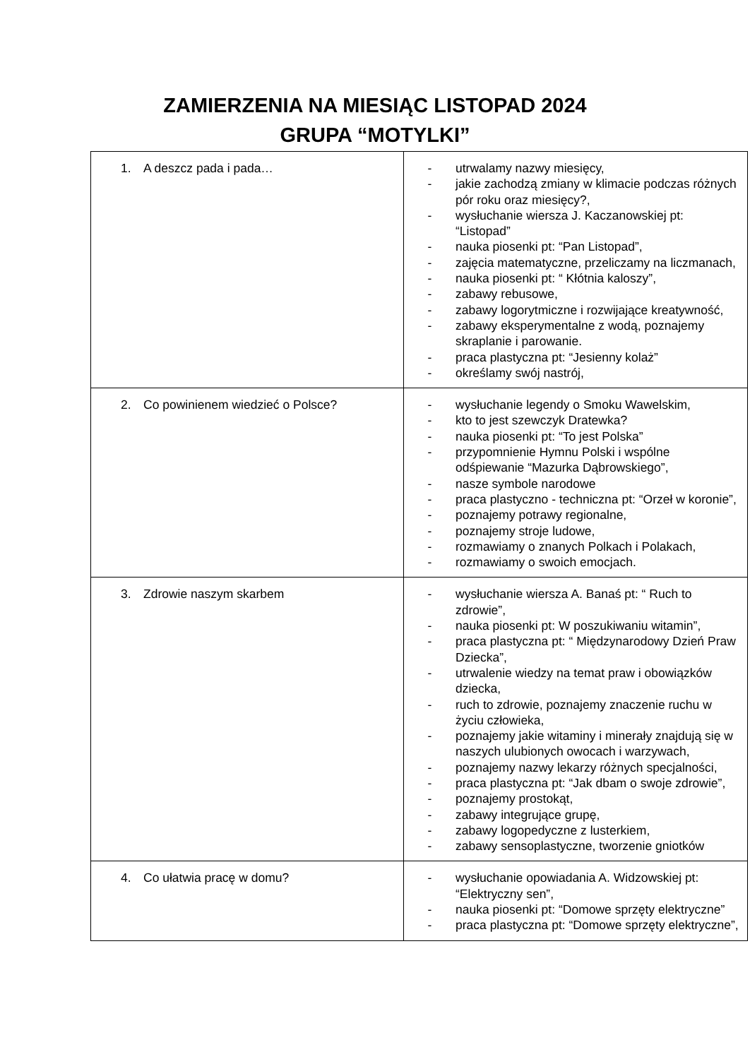ZAMIERZENIA NA MIESIĄC LISTOPAD 2024
GRUPA “MOTYLKI”
| 1. A deszcz pada i pada… | - utrwalamy nazwy miesięcy, - jakie zachodzą zmiany w klimacie podczas różnych pór roku oraz miesięcy?, - wysłuchanie wiersza J. Kaczanowskiej pt: “Listopad” - nauka piosenki pt: “Pan Listopad”, - zajęcia matematyczne, przeliczamy na liczmanach, - nauka piosenki pt: “ Kłótnia kaloszy”, - zabawy rebusowe, - zabawy logorytmiczne i rozwijające kreatywność, - zabawy eksperymentalne z wodą, poznajemy skraplanie i parowanie. - praca plastyczna pt: “Jesienny kolaż” - określamy swój nastrój, |
| 2. Co powinienem wiedzieć o Polsce? | - wysłuchanie legendy o Smoku Wawelskim, - kto to jest szewczyk Dratewka? - nauka piosenki pt: “To jest Polska” - przypomnienie Hymnu Polski i wspólne odśpiewanie “Mazurka Dąbrowskiego”, - nasze symbole narodowe - praca plastyczno - techniczna pt: “Orzeł w koronie”, - poznajemy potrawy regionalne, - poznajemy stroje ludowe, - rozmawiamy o znanych Polkach i Polakach, - rozmawiamy o swoich emocjach. |
| 3. Zdrowie naszym skarbem | - wysłuchanie wiersza A. Banaś pt: “ Ruch to zdrowie”, - nauka piosenki pt: W poszukiwaniu witamin”, - praca plastyczna pt: “ Międzynarodowy Dzień Praw Dziecka”, - utrwalenie wiedzy na temat praw i obowiązków dziecka, - ruch to zdrowie, poznajemy znaczenie ruchu w życiu człowieka, - poznajemy jakie witaminy i minerały znajdują się w naszych ulubionych owocach i warzywach, - poznajemy nazwy lekarzy różnych specjalności, - praca plastyczna pt: “Jak dbam o swoje zdrowie”, - poznajemy prostokąt, - zabawy integrujące grupę, - zabawy logopedyczne z lusterkiem, - zabawy sensoplastyczne, tworzenie gniotków |
| 4. Co ułatwia pracę w domu? | - wysłuchanie opowiadania A. Widzowskiej pt: “Elektryczny sen”, - nauka piosenki pt: “Domowe sprzęty elektryczne” - praca plastyczna pt: “Domowe sprzęty elektryczne”, |